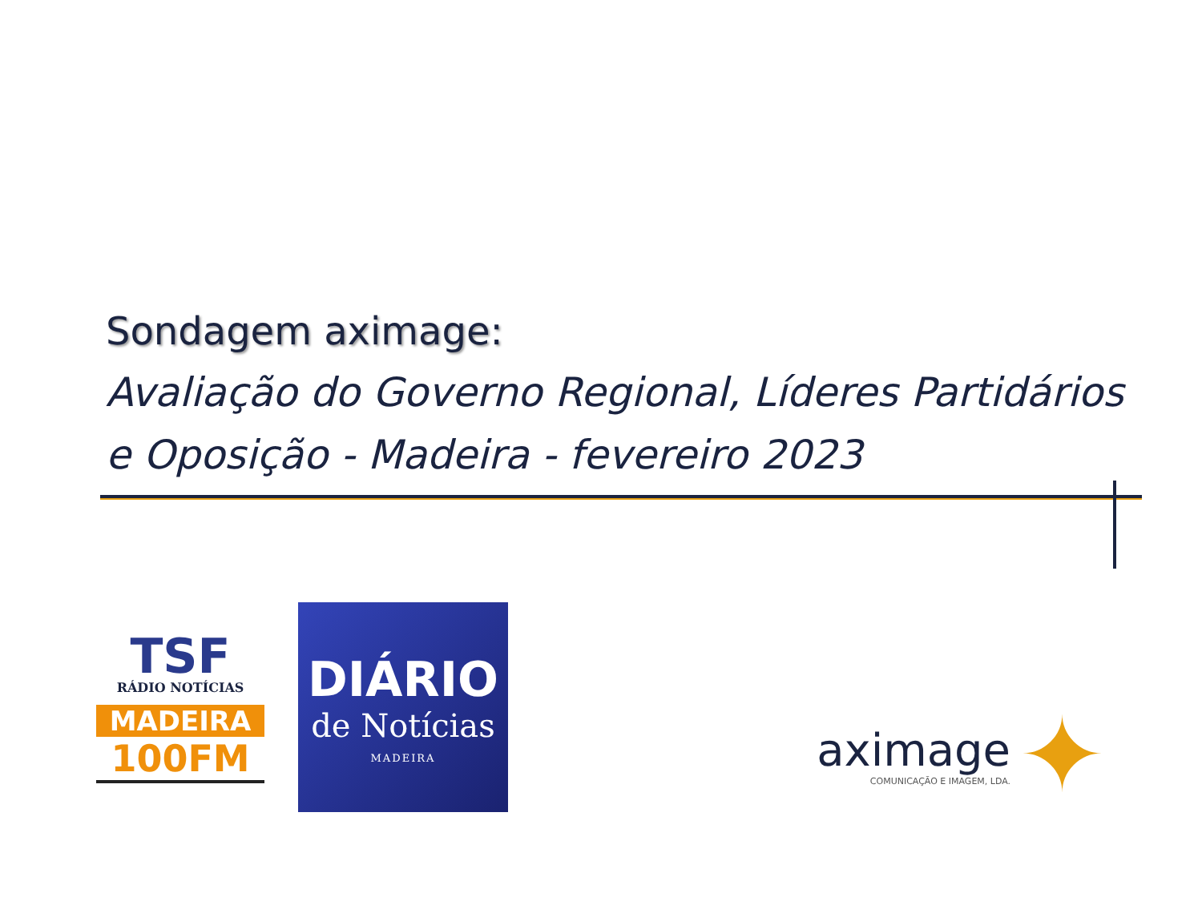Sondagem aximage:
Avaliação do Governo Regional, Líderes Partidários e Oposição - Madeira - fevereiro 2023
TSF
RÁDIO NOTÍCIAS
MADEIRA
100FM
DIÁRIO
de Notícias
MADEIRA
aximage
COMUNICAÇÃO E IMAGEM, LDA.
✦